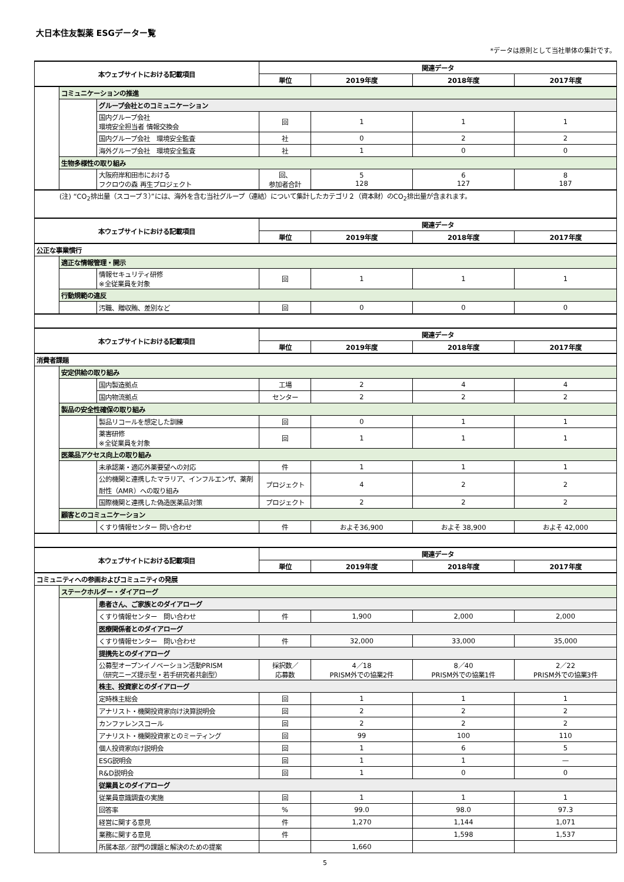大日本住友製薬 ESGデーター覧
*データは原則として当社単体の集計です。
| 本ウェブサイトにおける記載項目 | | | 関連データ | | | |
| --- | --- | --- | --- | --- | --- | --- |
| | | | 単位 | 2019年度 | 2018年度 | 2017年度 |
| | コミュニケーションの推進 | | | | | |
| | | グループ会社とのコミュニケーション | | | | |
| | | 国内グループ会社 環境安全担当者 情報交換会 | 回 | 1 | 1 | 1 |
| | | 国内グループ会社 環境安全監査 | 社 | 0 | 2 | 2 |
| | | 海外グループ会社 環境安全監査 | 社 | 1 | 0 | 0 |
| | 生物多様性の取り組み | | | | | |
| | | 大阪府岸和田市における フクロウの森 再生プロジェクト | 回、 参加者合計 | 5 128 | 6 127 | 8 187 |
| (注) “CO<sub>2</sub>排出量（スコープ３）”には、海外を含む当社グループ（連結）について集計したカテゴリ２（資本財）のCO<sub>2</sub>排出量が含まれます。 | | | | | | |
| 本ウェブサイトにおける記載項目 | | | 関連データ | | | |
| | | | 単位 | 2019年度 | 2018年度 | 2017年度 |
| 公正な事業慣行 | | | | | | |
| | 適正な情報管理・開示 | | | | | |
| | | 情報セキュリティ研修 ※全従業員を対象 | 回 | 1 | 1 | 1 |
| | 行動規範の違反 | | | | | |
| | | 汚職、贈収賄、差別など | 回 | 0 | 0 | 0 |
| 本ウェブサイトにおける記載項目 | | | 関連データ | | | |
| | | | 単位 | 2019年度 | 2018年度 | 2017年度 |
| 消費者課題 | | | | | | |
| | 安定供給の取り組み | | | | | |
| | | 国内製造拠点 | 工場 | 2 | 4 | 4 |
| | | 国内物流拠点 | センター | 2 | 2 | 2 |
| | 製品の安全性確保の取り組み | | | | | |
| | | 製品リコールを想定した訓練 | 回 | 0 | 1 | 1 |
| | | 薬害研修 ※全従業員を対象 | 回 | 1 | 1 | 1 |
| | 医薬品アクセス向上の取り組み | | | | | |
| | | 未承認薬・適応外薬要望への対応 | 件 | 1 | 1 | 1 |
| | | 公的機関と連携したマラリア、インフルエンザ、薬剤耐性（AMR）への取り組み | プロジェクト | 4 | 2 | 2 |
| | | 国際機関と連携した偽造医薬品対策 | プロジェクト | 2 | 2 | 2 |
| | 顧客とのコミュニケーション | | | | | |
| | | くすり情報センター 問い合わせ | 件 | およそ36,900 | およそ 38,900 | およそ 42,000 |
| 本ウェブサイトにおける記載項目 | | | 関連データ | | | |
| | | | 単位 | 2019年度 | 2018年度 | 2017年度 |
| コミュニティへの参画およびコミュニティの発展 | | | | | | |
| | ステークホルダー・ダイアローグ | | | | | |
| | | 患者さん、ご家族とのダイアローグ | | | | |
| | | くすり情報センター 問い合わせ | 件 | 1,900 | 2,000 | 2,000 |
| | | 医療関係者とのダイアローグ | | | | |
| | | くすり情報センター 問い合わせ | 件 | 32,000 | 33,000 | 35,000 |
| | | 提携先とのダイアローグ | | | | |
| | | 公募型オープンイノベーション活動PRISM （研究ニーズ提示型・若手研究者共創型） | 採択数／ 応募数 | 4／18 PRISM外での協業2件 | 8／40 PRISM外での協業1件 | 2／22 PRISM外での協業3件 |
| | | 株主、投資家とのダイアローグ | | | | |
| | | 定時株主総会 | 回 | 1 | 1 | 1 |
| | | アナリスト・機関投資家向け決算説明会 | 回 | 2 | 2 | 2 |
| | | カンファレンスコール | 回 | 2 | 2 | 2 |
| | | アナリスト・機関投資家とのミーティング | 回 | 99 | 100 | 110 |
| | | 個人投資家向け説明会 | 回 | 1 | 6 | 5 |
| | | ESG説明会 | 回 | 1 | 1 | — |
| | | R&D説明会 | 回 | 1 | 0 | 0 |
| | | 従業員とのダイアローグ | | | | |
| | | 従業員意識調査の実施 | 回 | 1 | 1 | 1 |
| | | 回答率 | % | 99.0 | 98.0 | 97.3 |
| | | 経営に関する意見 | 件 | 1,270 | 1,144 | 1,071 |
| | | 業務に関する意見 | 件 | | 1,598 | 1,537 |
| | | 所属本部／部門の課題と解決のための提案 | | 1,660 | | |
5